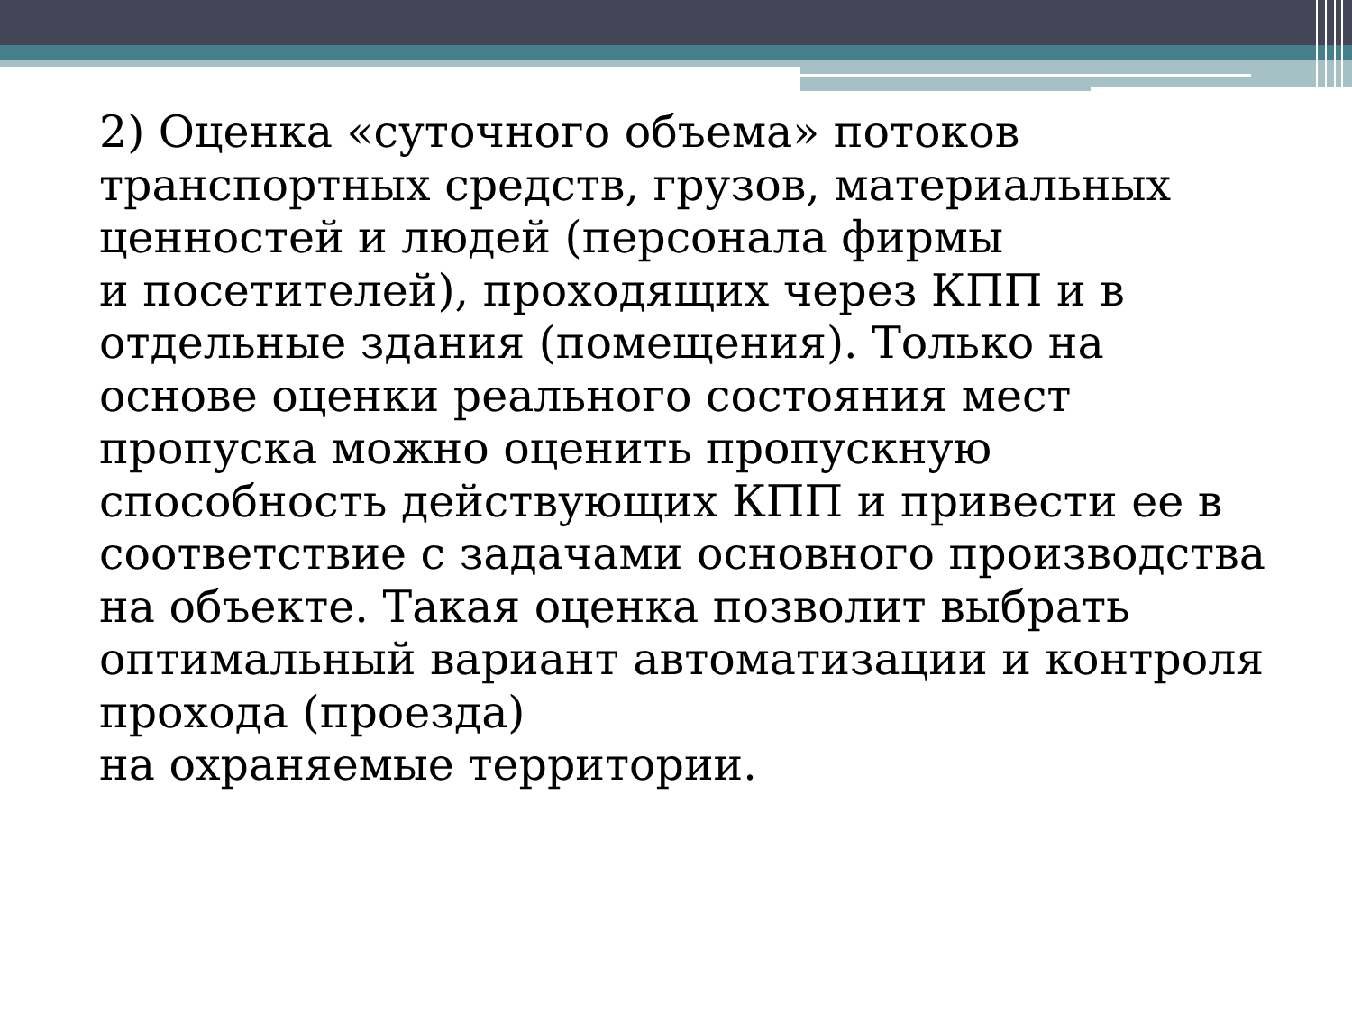2) Оценка «суточного объема» потоков транспортных средств, грузов, материальных ценностей и людей (персонала фирмы
и посетителей), проходящих через КПП и в отдельные здания (помещения). Только на основе оценки реального состояния мест пропуска можно оценить пропускную способность действующих КПП и привести ее в соответствие с задачами основного производства на объекте. Такая оценка позволит выбрать оптимальный вариант автоматизации и контроля прохода (проезда)
на охраняемые территории.